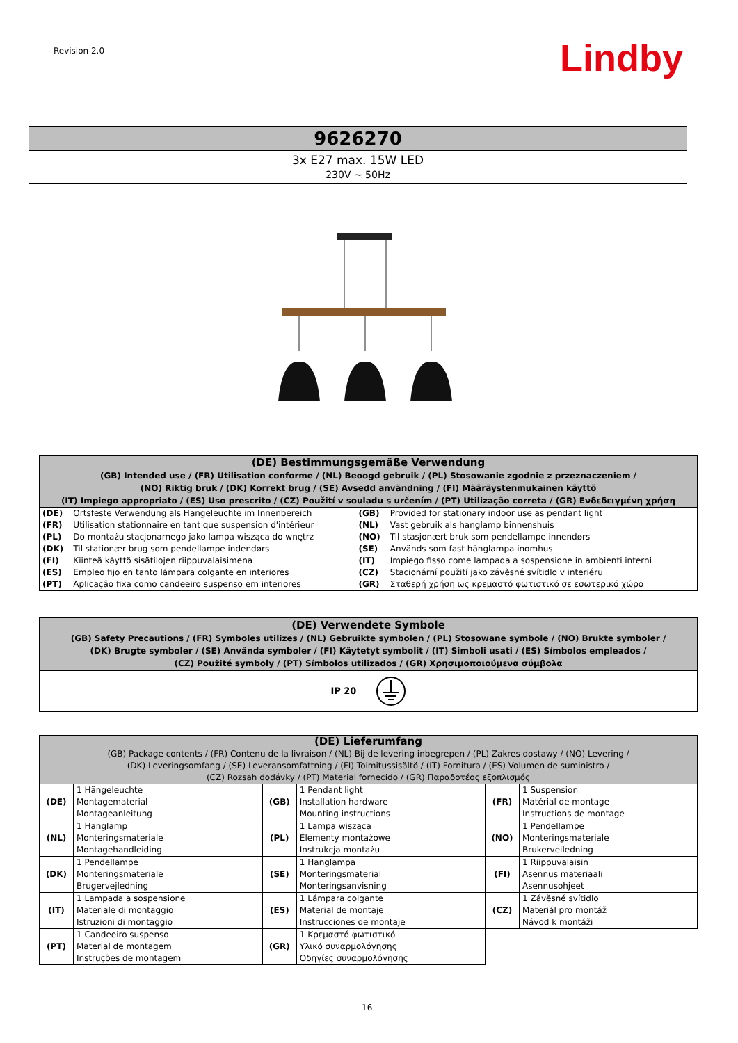Revision 2.0 Lindby
| 9626270 |
| 3x E27 max. 15W LED 230V ~ 50Hz |
| (DE) Bestimmungsgemäße Verwendung (GB) Intended use / (FR) Utilisation conforme / (NL) Beoogd gebruik / (PL) Stosowanie zgodnie z przeznaczeniem / (NO) Riktig bruk / (DK) Korrekt brug / (SE) Avsedd användning / (FI) Määräystenmukainen käyttö (IT) Impiego appropriato / (ES) Uso prescrito / (CZ) Použití v souladu s určením / (PT) Utilização correta / (GR) Ενδεδειγμένη χρήση | | | |
| (DE) | Ortsfeste Verwendung als Hängeleuchte im Innenbereich | (GB) | Provided for stationary indoor use as pendant light |
| (FR) | Utilisation stationnaire en tant que suspension d'intérieur | (NL) | Vast gebruik als hanglamp binnenshuis |
| (PL) | Do montażu stacjonarnego jako lampa wisząca do wnętrz | (NO) | Til stasjonært bruk som pendellampe innendørs |
| (DK) | Til stationær brug som pendellampe indendørs | (SE) | Används som fast hänglampa inomhus |
| (FI) | Kiinteä käyttö sisätilojen riippuvalaisimena | (IT) | Impiego fisso come lampada a sospensione in ambienti interni |
| (ES) | Empleo fijo en tanto lámpara colgante en interiores | (CZ) | Stacionární použití jako závěsné svítidlo v interiéru |
| (PT) | Aplicação fixa como candeeiro suspenso em interiores | (GR) | Σταθερή χρήση ως κρεμαστό φωτιστικό σε εσωτερικό χώρο |
| (DE) Verwendete Symbole (GB) Safety Precautions / (FR) Symboles utilizes / (NL) Gebruikte symbolen / (PL) Stosowane symbole / (NO) Brukte symboler / (DK) Brugte symboler / (SE) Använda symboler / (FI) Käytetyt symbolit / (IT) Simboli usati / (ES) Símbolos empleados / (CZ) Použité symboly / (PT) Símbolos utilizados / (GR) Χρησιμοποιούμενα σύμβολα |
| IP 20 |
| (DE) Lieferumfang (GB) Package contents / (FR) Contenu de la livraison / (NL) Bij de levering inbegrepen / (PL) Zakres dostawy / (NO) Levering / (DK) Leveringsomfang / (SE) Leveransomfattning / (FI) Toimitussisältö / (IT) Fornitura / (ES) Volumen de suministro / (CZ) Rozsah dodávky / (PT) Material fornecido / (GR) Παραδοτέος εξοπλισμός | | | | | |
| (DE) | 1 Hängeleuchte Montagematerial Montageanleitung | (GB) | 1 Pendant light Installation hardware Mounting instructions | (FR) | 1 Suspension Matérial de montage Instructions de montage |
| (NL) | 1 Hanglamp Monteringsmateriale Montagehandleiding | (PL) | 1 Lampa wisząca Elementy montażowe Instrukcja montażu | (NO) | 1 Pendellampe Monteringsmateriale Brukerveiledning |
| (DK) | 1 Pendellampe Monteringsmateriale Brugervejledning | (SE) | 1 Hänglampa Monteringsmaterial Monteringsanvisning | (FI) | 1 Riippuvalaisin Asennus materiaali Asennusohjeet |
| (IT) | 1 Lampada a sospensione Materiale di montaggio Istruzioni di montaggio | (ES) | 1 Lámpara colgante Material de montaje Instrucciones de montaje | (CZ) | 1 Závěsné svítidlo Materiál pro montáž Návod k montáži |
| (PT) | 1 Candeeiro suspenso Material de montagem Instruções de montagem | (GR) | 1 Κρεμαστό φωτιστικό Υλικό συναρμολόγησης Οδηγίες συναρμολόγησης | | |
16